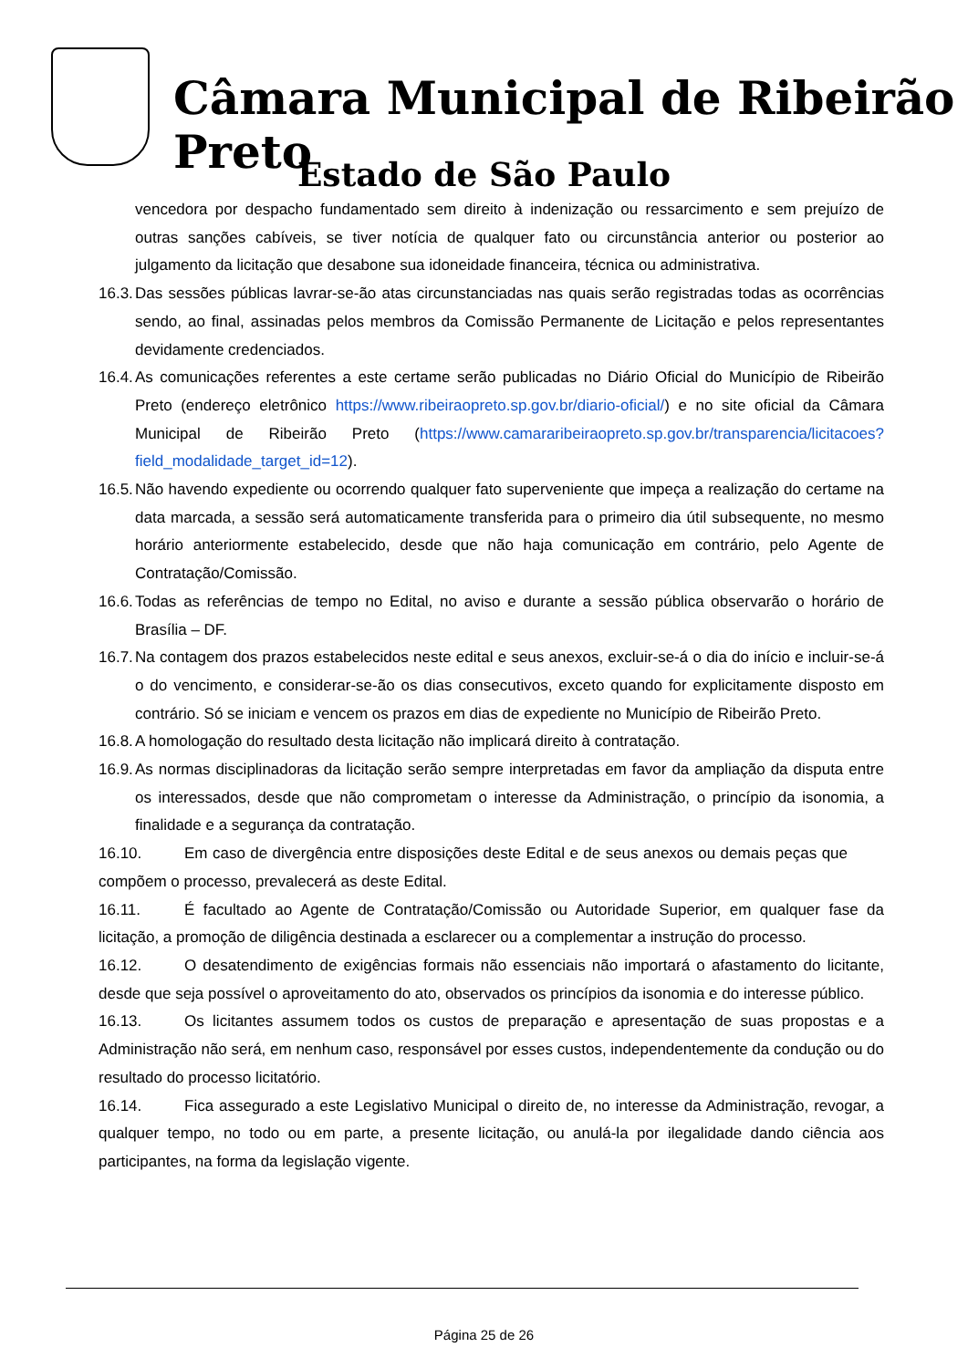Câmara Municipal de Ribeirão Preto
Estado de São Paulo
vencedora por despacho fundamentado sem direito à indenização ou ressarcimento e sem prejuízo de outras sanções cabíveis, se tiver notícia de qualquer fato ou circunstância anterior ou posterior ao julgamento da licitação que desabone sua idoneidade financeira, técnica ou administrativa.
16.3. Das sessões públicas lavrar-se-ão atas circunstanciadas nas quais serão registradas todas as ocorrências sendo, ao final, assinadas pelos membros da Comissão Permanente de Licitação e pelos representantes devidamente credenciados.
16.4. As comunicações referentes a este certame serão publicadas no Diário Oficial do Município de Ribeirão Preto (endereço eletrônico https://www.ribeiraopreto.sp.gov.br/diario-oficial/) e no site oficial da Câmara Municipal de Ribeirão Preto (https://www.camararibeiraopreto.sp.gov.br/transparencia/licitacoes?field_modalidade_target_id=12).
16.5. Não havendo expediente ou ocorrendo qualquer fato superveniente que impeça a realização do certame na data marcada, a sessão será automaticamente transferida para o primeiro dia útil subsequente, no mesmo horário anteriormente estabelecido, desde que não haja comunicação em contrário, pelo Agente de Contratação/Comissão.
16.6. Todas as referências de tempo no Edital, no aviso e durante a sessão pública observarão o horário de Brasília – DF.
16.7. Na contagem dos prazos estabelecidos neste edital e seus anexos, excluir-se-á o dia do início e incluir-se-á o do vencimento, e considerar-se-ão os dias consecutivos, exceto quando for explicitamente disposto em contrário. Só se iniciam e vencem os prazos em dias de expediente no Município de Ribeirão Preto.
16.8. A homologação do resultado desta licitação não implicará direito à contratação.
16.9. As normas disciplinadoras da licitação serão sempre interpretadas em favor da ampliação da disputa entre os interessados, desde que não comprometam o interesse da Administração, o princípio da isonomia, a finalidade e a segurança da contratação.
16.10. Em caso de divergência entre disposições deste Edital e de seus anexos ou demais peças que compõem o processo, prevalecerá as deste Edital.
16.11. É facultado ao Agente de Contratação/Comissão ou Autoridade Superior, em qualquer fase da licitação, a promoção de diligência destinada a esclarecer ou a complementar a instrução do processo.
16.12. O desatendimento de exigências formais não essenciais não importará o afastamento do licitante, desde que seja possível o aproveitamento do ato, observados os princípios da isonomia e do interesse público.
16.13. Os licitantes assumem todos os custos de preparação e apresentação de suas propostas e a Administração não será, em nenhum caso, responsável por esses custos, independentemente da condução ou do resultado do processo licitatório.
16.14. Fica assegurado a este Legislativo Municipal o direito de, no interesse da Administração, revogar, a qualquer tempo, no todo ou em parte, a presente licitação, ou anulá-la por ilegalidade dando ciência aos participantes, na forma da legislação vigente.
Página 25 de 26